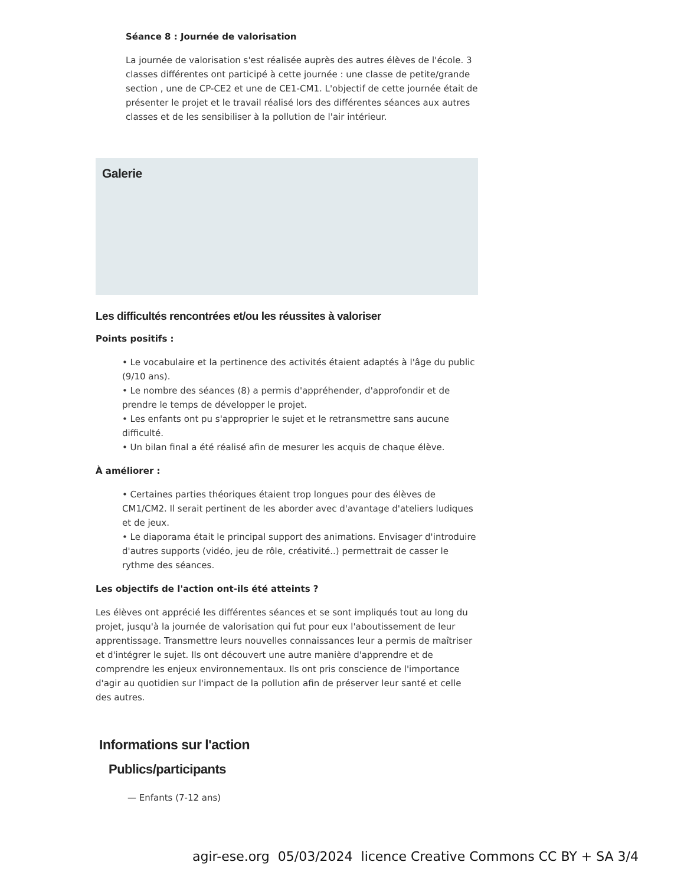Séance 8 : Journée de valorisation
La journée de valorisation s'est réalisée auprès des autres élèves de l'école. 3 classes différentes ont participé à cette journée : une classe de petite/grande section , une de CP-CE2 et une de CE1-CM1. L'objectif de cette journée était de présenter le projet et le travail réalisé lors des différentes séances aux autres classes et de les sensibiliser à la pollution de l'air intérieur.
Galerie
Les difficultés rencontrées et/ou les réussites à valoriser
Points positifs :
• Le vocabulaire et la pertinence des activités étaient adaptés à l'âge du public (9/10 ans).
• Le nombre des séances (8) a permis d'appréhender, d'approfondir et de prendre le temps de développer le projet.
• Les enfants ont pu s'approprier le sujet et le retransmettre sans aucune difficulté.
• Un bilan final a été réalisé afin de mesurer les acquis de chaque élève.
À améliorer :
• Certaines parties théoriques étaient trop longues pour des élèves de CM1/CM2. Il serait pertinent de les aborder avec d'avantage d'ateliers ludiques et de jeux.
• Le diaporama était le principal support des animations. Envisager d'introduire d'autres supports (vidéo, jeu de rôle, créativité..) permettrait de casser le rythme des séances.
Les objectifs de l'action ont-ils été atteints ?
Les élèves ont apprécié les différentes séances et se sont impliqués tout au long du projet, jusqu'à la journée de valorisation qui fut pour eux l'aboutissement de leur apprentissage. Transmettre leurs nouvelles connaissances leur a permis de maîtriser et d'intégrer le sujet. Ils ont découvert une autre manière d'apprendre et de comprendre les enjeux environnementaux. Ils ont pris conscience de l'importance d'agir au quotidien sur l'impact de la pollution afin de préserver leur santé et celle des autres.
Informations sur l'action
Publics/participants
— Enfants (7-12 ans)
agir-ese.org 05/03/2024 licence Creative Commons CC BY + SA 3/4